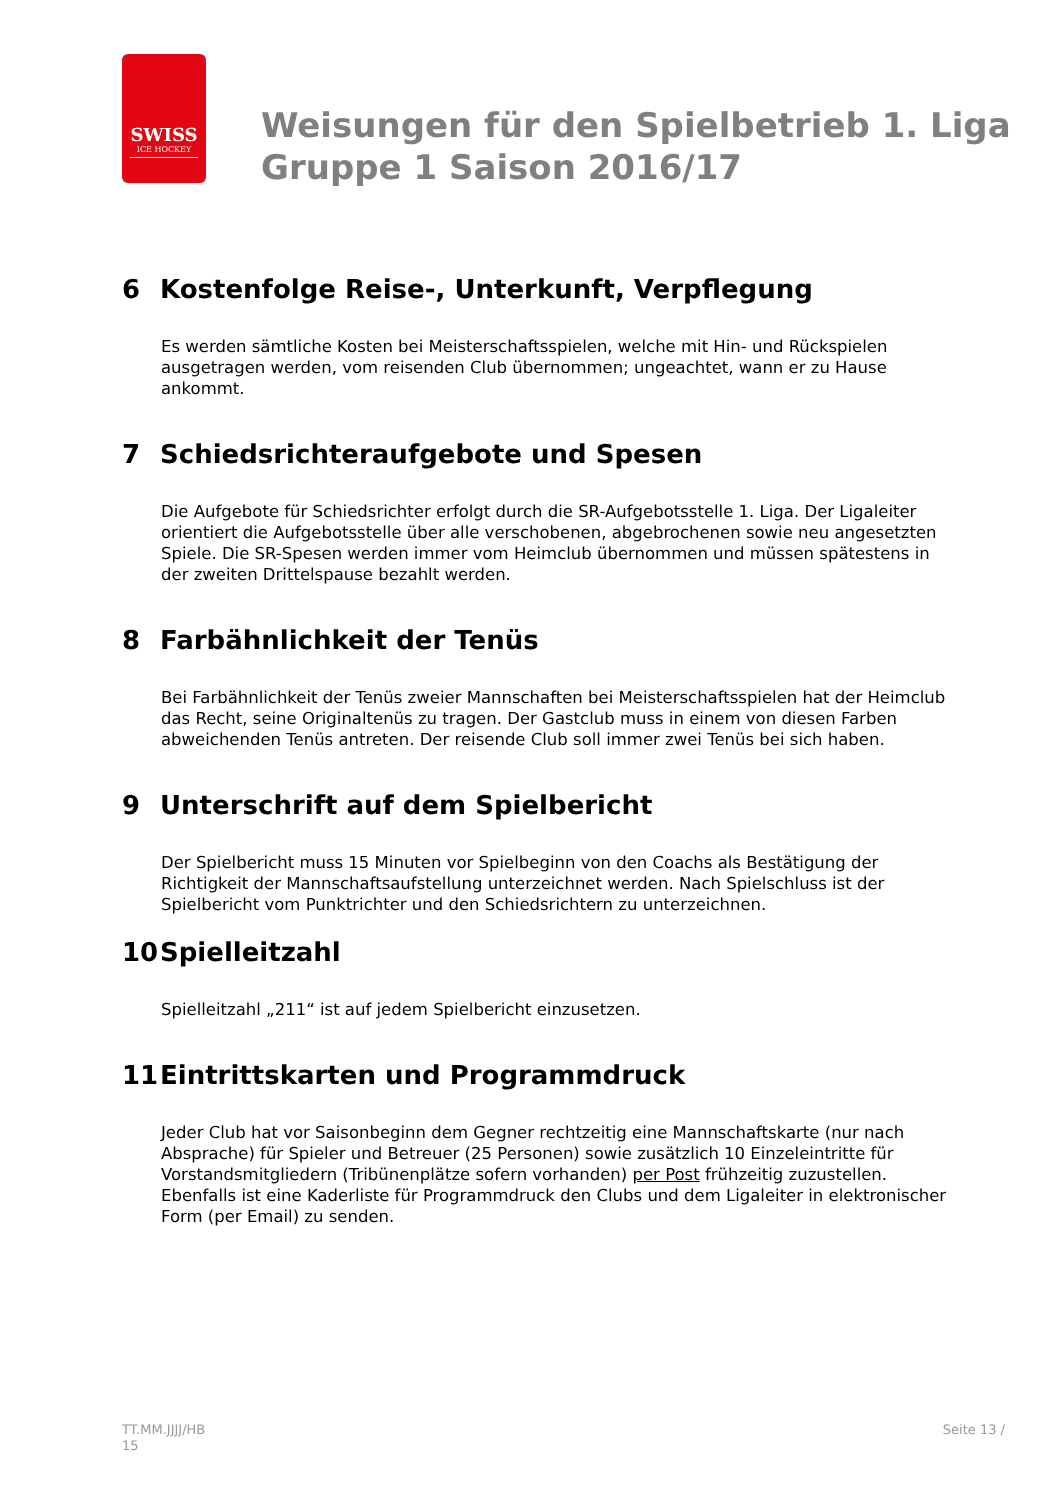SWISS
ICE HOCKEY
Weisungen für den Spielbetrieb 1. Liga
Gruppe 1 Saison 2016/17
6 Kostenfolge Reise-, Unterkunft, Verpflegung
Es werden sämtliche Kosten bei Meisterschaftsspielen, welche mit Hin- und Rückspielen ausgetragen werden, vom reisenden Club übernommen; ungeachtet, wann er zu Hause ankommt.
7 Schiedsrichteraufgebote und Spesen
Die Aufgebote für Schiedsrichter erfolgt durch die SR-Aufgebotsstelle 1. Liga. Der Ligaleiter orientiert die Aufgebotsstelle über alle verschobenen, abgebrochenen sowie neu angesetzten Spiele. Die SR-Spesen werden immer vom Heimclub übernommen und müssen spätestens in der zweiten Drittelspause bezahlt werden.
8 Farbähnlichkeit der Tenüs
Bei Farbähnlichkeit der Tenüs zweier Mannschaften bei Meisterschaftsspielen hat der Heimclub das Recht, seine Originaltenüs zu tragen. Der Gastclub muss in einem von diesen Farben abweichenden Tenüs antreten. Der reisende Club soll immer zwei Tenüs bei sich haben.
9 Unterschrift auf dem Spielbericht
Der Spielbericht muss 15 Minuten vor Spielbeginn von den Coachs als Bestätigung der Richtigkeit der Mannschaftsaufstellung unterzeichnet werden. Nach Spielschluss ist der Spielbericht vom Punktrichter und den Schiedsrichtern zu unterzeichnen.
10 Spielleitzahl
Spielleitzahl „211“ ist auf jedem Spielbericht einzusetzen.
11 Eintrittskarten und Programmdruck
Jeder Club hat vor Saisonbeginn dem Gegner rechtzeitig eine Mannschaftskarte (nur nach Absprache) für Spieler und Betreuer (25 Personen) sowie zusätzlich 10 Einzeleintritte für Vorstandsmitgliedern (Tribünenplätze sofern vorhanden) per Post frühzeitig zuzustellen. Ebenfalls ist eine Kaderliste für Programmdruck den Clubs und dem Ligaleiter in elektronischer Form (per Email) zu senden.
TT.MM.JJJJ/HB
15
Seite 13 /